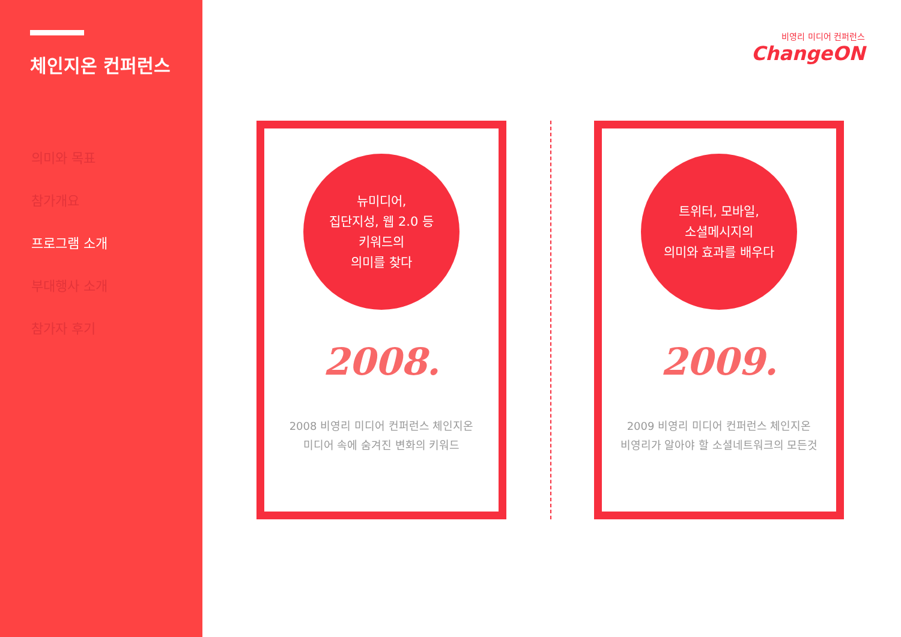체인지온 컨퍼런스
의미와 목표
참가개요
프로그램 소개
부대행사 소개
참가자 후기
비영리 미디어 컨퍼런스
ChangeON
뉴미디어,
집단지성, 웹 2.0 등
키워드의
의미를 찾다
2008.
2008 비영리 미디어 컨퍼런스 체인지온
미디어 속에 숨겨진 변화의 키워드
트위터, 모바일,
소셜메시지의
의미와 효과를 배우다
2009.
2009 비영리 미디어 컨퍼런스 체인지온
비영리가 알아야 할 소셜네트워크의 모든것